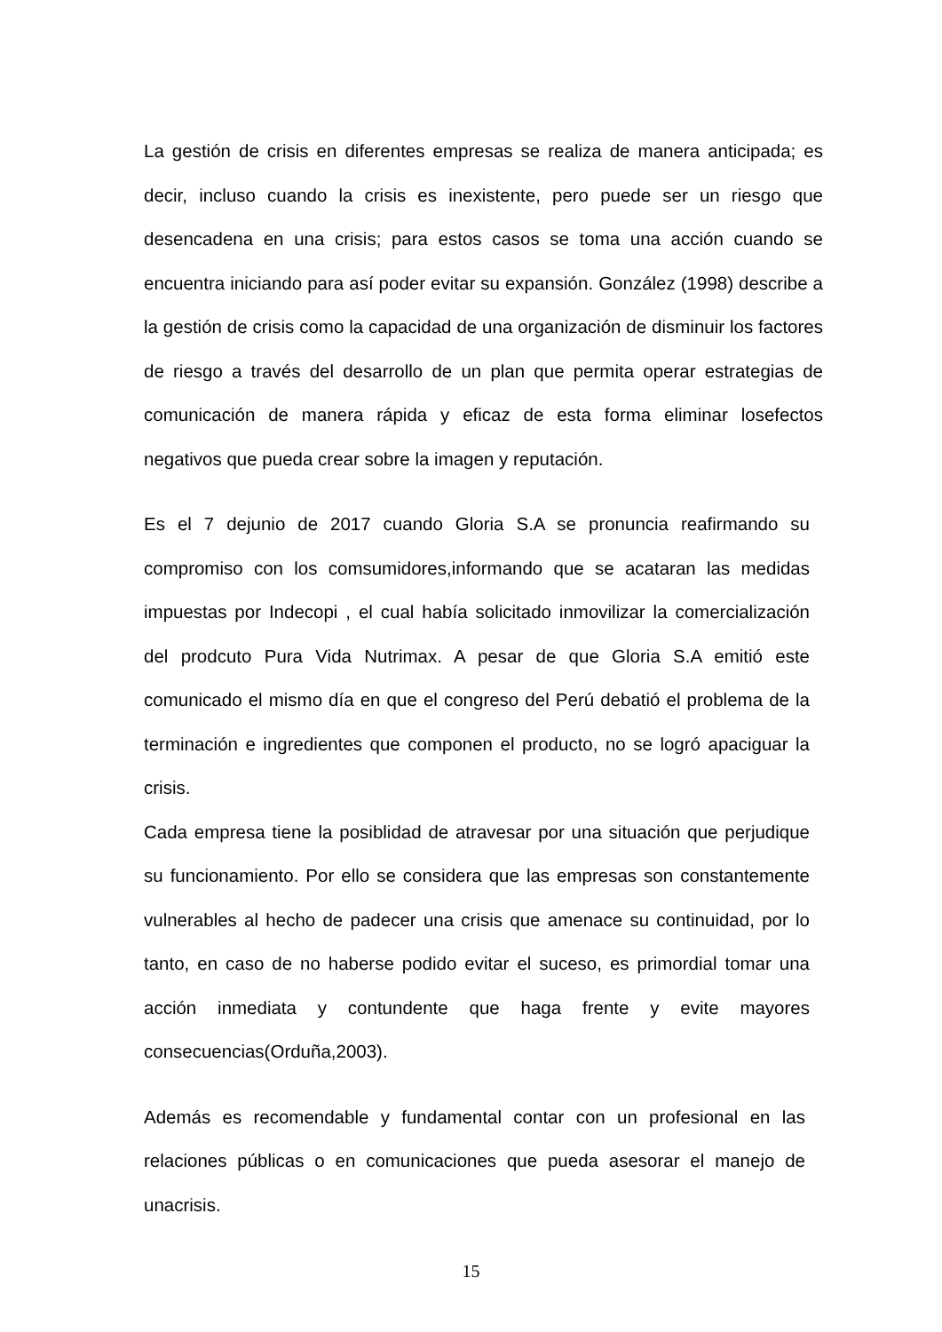La gestión de crisis en diferentes empresas se realiza de manera anticipada; es decir, incluso cuando la crisis es inexistente, pero puede ser un riesgo que desencadena en una crisis; para estos casos se toma una acción cuando se encuentra iniciando para así poder evitar su expansión. González (1998) describe a la gestión de crisis como la capacidad de una organización de disminuir los factores de riesgo a través del desarrollo de un plan que permita operar estrategias de comunicación de manera rápida y eficaz de esta forma eliminar losefectos negativos que pueda crear sobre la imagen y reputación.
Es el 7 dejunio de 2017 cuando Gloria S.A se pronuncia reafirmando su compromiso con los comsumidores,informando que se acataran las medidas impuestas por Indecopi , el cual había solicitado inmovilizar la comercialización del prodcuto Pura Vida Nutrimax. A pesar de que Gloria S.A emitió este comunicado el mismo día en que el congreso del Perú debatió el problema de la terminación e ingredientes que componen el producto, no se logró apaciguar la crisis.
Cada empresa tiene la posiblidad de atravesar por una situación que perjudique su funcionamiento. Por ello se considera que las empresas son constantemente vulnerables al hecho de padecer una crisis que amenace su continuidad, por lo tanto, en caso de no haberse podido evitar el suceso, es primordial tomar una acción inmediata y contundente que haga frente y evite mayores consecuencias(Orduña,2003).
Además es recomendable y fundamental contar con un profesional en las relaciones públicas o en comunicaciones que pueda asesorar el manejo de unacrisis.
15